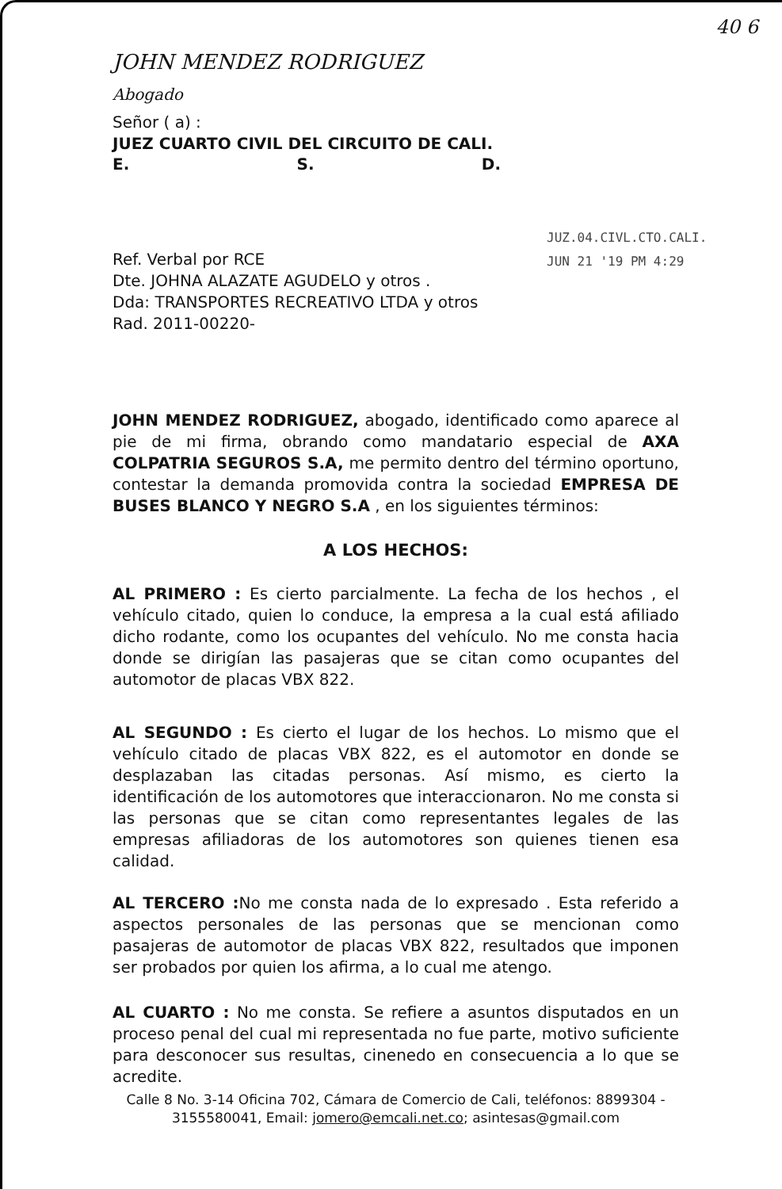40 6
JUZ.04.CIVL.CTO.CALI.
JUN 21 '19 PM 4:29
JOHN MENDEZ RODRIGUEZ
Abogado
Señor ( a) :
JUEZ CUARTO CIVIL DEL CIRCUITO DE CALI.
E. S. D.
Ref. Verbal por RCE
Dte. JOHNA ALAZATE AGUDELO y otros .
Dda: TRANSPORTES RECREATIVO LTDA y otros
Rad. 2011-00220-
JOHN MENDEZ RODRIGUEZ, abogado, identificado como aparece al pie de mi firma, obrando como mandatario especial de AXA COLPATRIA SEGUROS S.A, me permito dentro del término oportuno, contestar la demanda promovida contra la sociedad EMPRESA DE BUSES BLANCO Y NEGRO S.A , en los siguientes términos:
A LOS HECHOS:
AL PRIMERO : Es cierto parcialmente. La fecha de los hechos , el vehículo citado, quien lo conduce, la empresa a la cual está afiliado dicho rodante, como los ocupantes del vehículo. No me consta hacia donde se dirigían las pasajeras que se citan como ocupantes del automotor de placas VBX 822.
AL SEGUNDO : Es cierto el lugar de los hechos. Lo mismo que el vehículo citado de placas VBX 822, es el automotor en donde se desplazaban las citadas personas. Así mismo, es cierto la identificación de los automotores que interaccionaron. No me consta si las personas que se citan como representantes legales de las empresas afiliadoras de los automotores son quienes tienen esa calidad.
AL TERCERO : No me consta nada de lo expresado . Esta referido a aspectos personales de las personas que se mencionan como pasajeras de automotor de placas VBX 822, resultados que imponen ser probados por quien los afirma, a lo cual me atengo.
AL CUARTO : No me consta. Se refiere a asuntos disputados en un proceso penal del cual mi representada no fue parte, motivo suficiente para desconocer sus resultas, cinenedo en consecuencia a lo que se acredite.
Calle 8 No. 3-14 Oficina 702, Cámara de Comercio de Cali, teléfonos: 8899304 - 3155580041, Email: jomero@emcali.net.co; asintesas@gmail.com